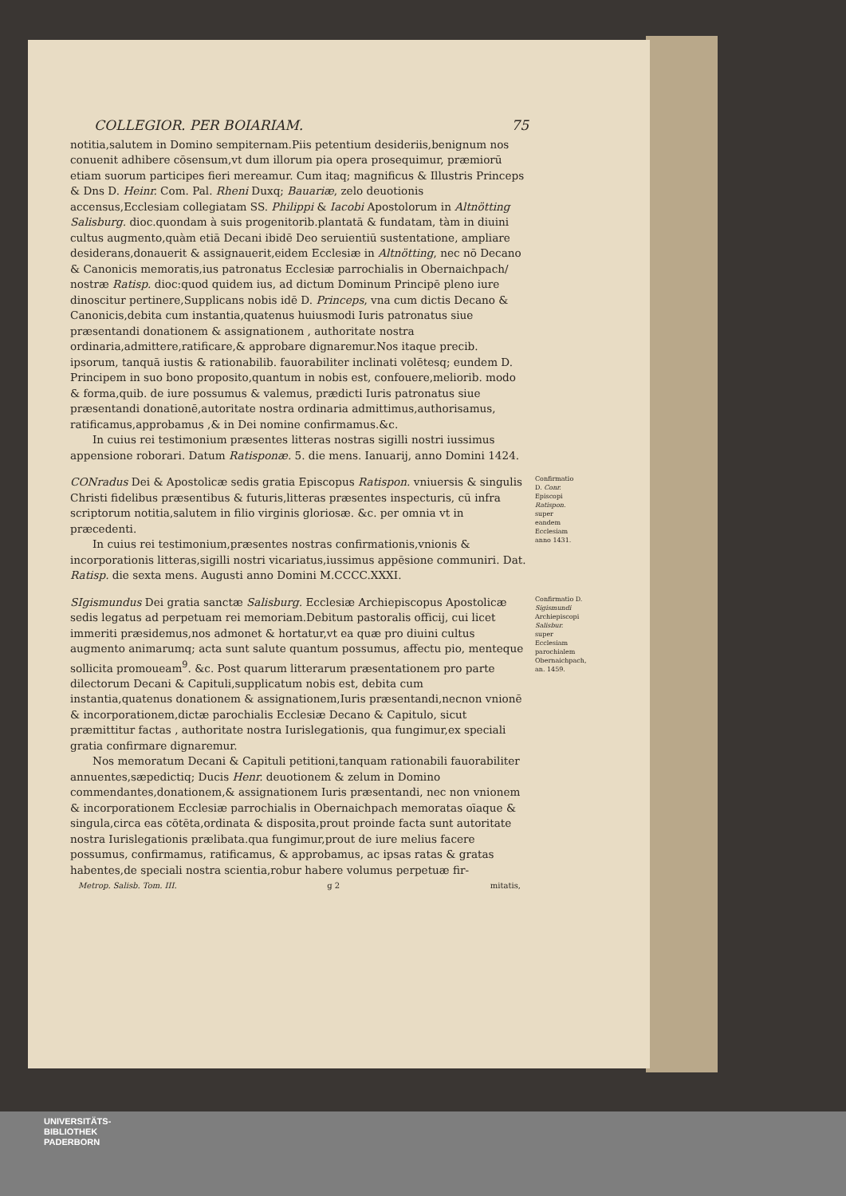COLLEGIOR. PER BOIARIAM. 75
notitia,salutem in Domino sempiternam.Piis petentium desideriis,benignum nos conuenit adhibere cōsensum,vt dum illorum pia opera prosequimur, præmiorū etiam suorum participes fieri mereamur. Cum itaq; magnificus & Illustris Princeps & Dns D. Heinr. Com. Pal. Rheni Duxq; Bauariæ, zelo deuotionis accensus,Ecclesiam collegiatam SS. Philippi & Iacobi Apostolorum in Altnötting Salisburg. dioc.quondam à suis progenitorib.plantatā & fundatam, tàm in diuini cultus augmento,quàm etiā Decani ibidē Deo seruientiū sustentatione, ampliare desiderans,donauerit & assignauerit,eidem Ecclesiæ in Altnötting, nec nō Decano & Canonicis memoratis,ius patronatus Ecclesiæ parrochialis in Obernaichpach/ nostræ Ratisp. dioc:quod quidem ius, ad dictum Dominum Principē pleno iure dinoscitur pertinere,Supplicans nobis idē D. Princeps, vna cum dictis Decano & Canonicis,debita cum instantia,quatenus huiusmodi Iuris patronatus siue præsentandi donationem & assignationem , authoritate nostra ordinaria,admittere,ratificare,& approbare dignaremur.Nos itaque precib. ipsorum, tanquā iustis & rationabilib. fauorabiliter inclinati volētesq; eundem D. Principem in suo bono proposito,quantum in nobis est, confouere,meliorib. modo & forma,quib. de iure possumus & valemus, prædicti Iuris patronatus siue præsentandi donationē,autoritate nostra ordinaria admittimus,authorisamus, ratificamus,approbamus ,& in Dei nomine confirmamus.&c.
In cuius rei testimonium præsentes litteras nostras sigilli nostri iussimus appensione roborari. Datum Ratisponæ. 5. die mens. Ianuarij, anno Domini 1424.
CONradus Dei & Apostolicæ sedis gratia Episcopus Ratispon. vniuersis & singulis Christi fidelibus præsentibus & futuris,litteras præsentes inspecturis, cū infra scriptorum notitia,salutem in filio virginis gloriosæ. &c. per omnia vt in præcedenti.
In cuius rei testimonium,præsentes nostras confirmationis,vnionis & incorporationis litteras,sigilli nostri vicariatus,iussimus appēsione communiri. Dat. Ratisp. die sexta mens. Augusti anno Domini M.CCCC.XXXI.
Confirmatio D. Conr. Episcopi Ratispon. super eandem Ecclesiam anno 1431.
SIgismundus Dei gratia sanctæ Salisburg. Ecclesiæ Archiepiscopus Apostolicæ sedis legatus ad perpetuam rei memoriam.Debitum pastoralis officij, cui licet immeriti præsidemus,nos admonet & hortatur,vt ea quæ pro diuini cultus augmento animarumq; acta sunt salute quantum possumus, affectu pio, menteque sollicita promoueam<sup>9</sup>. &c. Post quarum litterarum præsentationem pro parte dilectorum Decani & Capituli,supplicatum nobis est, debita cum instantia,quatenus donationem & assignationem,Iuris præsentandi,necnon vnionē & incorporationem,dictæ parochialis Ecclesiæ Decano & Capitulo, sicut præmittitur factas , authoritate nostra Iurislegationis, qua fungimur,ex speciali gratia confirmare dignaremur.
Nos memoratum Decani & Capituli petitioni,tanquam rationabili fauorabiliter annuentes,sæpedictiq; Ducis Henr. deuotionem & zelum in Domino commendantes,donationem,& assignationem Iuris præsentandi, nec non vnionem & incorporationem Ecclesiæ parrochialis in Obernaichpach memoratas oīaque & singula,circa eas cōtēta,ordinata & disposita,prout proinde facta sunt autoritate nostra Iurislegationis prælibata.qua fungimur,prout de iure melius facere possumus, confirmamus, ratificamus, & approbamus, ac ipsas ratas & gratas habentes,de speciali nostra scientia,robur habere volumus perpetuæ fir-
Confirmatio D. Sigismundi Archiepiscopi Salisbur. super Ecclesiam parochialem Obernaichpach, an. 1459.
Metrop. Salisb. Tom. III. g 2 mitatis,
UNIVERSITÄTS-
BIBLIOTHEK
PADERBORN